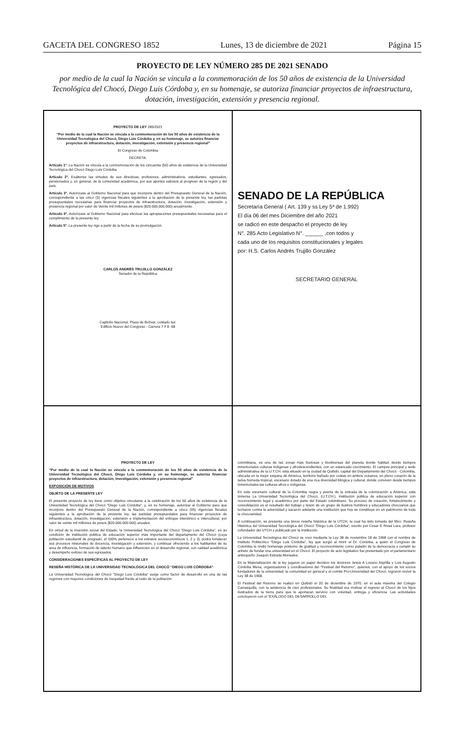GACETA DEL CONGRESO 1852 Lunes, 13 de diciembre de 2021 Página 15
PROYECTO DE LEY NÚMERO 285 DE 2021 SENADO
por medio de la cual la Nación se vincula a la conmemoración de los 50 años de existencia de la Universidad Tecnológica del Chocó, Diego Luis Córdoba y, en su homenaje, se autoriza financiar proyectos de infraestructura, dotación, investigación, extensión y presencia regional.
PROYECTO DE LEY 285/2021
“Por medio de la cual la Nación se vincula a la conmemoración de los 50 años de existencia de la Universidad Tecnológica del Chocó, Diego Luis Córdoba y, en su homenaje, se autoriza financiar proyectos de infraestructura, dotación, investigación, extensión y presencia regional”
El Congreso de Colombia
DECRETA:
Artículo 1°. La Nación se vincula a la conmemoración de los cincuenta (50) años de existencia de la Universidad Tecnológica del Chocó Diego Luis Córdoba.
Artículo 2°. Exáltense las virtudes de sus directivas, profesores, administrativos, estudiantes, egresados, pensionados y, en general, de la comunidad académica, por sus aportes valiosos al progreso de la región y del país.
Artículo 3°. Autorízase al Gobierno Nacional para que incorpore dentro del Presupuesto General de la Nación, correspondiente a las cinco (5) vigencias fiscales siguientes a la aprobación de la presente ley, las partidas presupuestales necesarias para financiar proyectos de infraestructura, dotación, investigación, extensión y presencia regional por valor de Veinte mil millones de pesos ($20.000.000.000) anualmente.
Artículo 4°. Autorízase al Gobierno Nacional para efectuar las apropiaciones presupuestales necesarias para el cumplimiento de la presente ley.
Artículo 5°. La presente ley rige a partir de la fecha de su promulgación.
CARLOS ANDRÉS TRUJILLO GONZÁLEZ
Senador de la República
Capitolio Nacional. Plaza de Bolívar, costado sur.
Edificio Nuevo del Congreso - Carrera 7 # 8 -68
SENADO DE LA REPÚBLICA
Secretaría General ( Art. 139 y ss Ley 5ª de 1.992)
El día 06 del mes Diciembre del año 2021
se radicó en este despacho el proyecto de ley
N°. 285 Acto Legislativo N°. ______ ,con todos y
cada uno de los requisitos constitucionales y legales
por: H.S. Carlos Andrés Trujillo González
SECRETARIO GENERAL
PROYECTO DE LEY
“Por medio de la cual la Nación se vincula a la conmemoración de los 50 años de existencia de la Universidad Tecnológica del Chocó, Diego Luis Córdoba y, en su homenaje, se autoriza financiar proyectos de infraestructura, dotación, investigación, extensión y presencia regional”
EXPOSICIÓN DE MOTIVOS
OBJETO DE LA PRESENTE LEY
El presente proyecto de ley tiene como objetivo vincularse a la celebración de los 50 años de existencia de la Universidad Tecnológica del Chocó “Diego Luis Córdoba”, y, en su homenaje, autorizar al Gobierno para que incorpore dentro del Presupuesto General de la Nación, correspondiente a cinco (05) vigencias fiscales siguientes a la aprobación de la presente ley, las partidas presupuestales para financiar proyectos de infraestructura, dotación, investigación, extensión e implementación del enfoque interétnico e intercultural, por valor de veinte mil millones de pesos ($20.000.000.000) anuales.
En virtud de la inversión social del Estado, la Universidad Tecnológica del Chocó “Diego Luis Córdoba”, en su condición de institución pública de educación superior más importante del departamento del Chocó (cuya población estudiantil de pregrado, el 100% pertenece a los estratos socioeconómicos 1, 2 y 3), podrá fortalecer sus procesos misionales de docencia, investigación y extensión, y continuar ofreciendo a los habitantes de su área de influencia, formación de talento humano que influencien en el desarrollo regional, con calidad académica y desempeño exitoso de sus egresados.
CONSIDERACIONES ESPECÍFICAS AL PROYECTO DE LEY
RESEÑA HISTÓRICA DE LA UNIVERSIDAD TECNOLÓGICA DEL CHOCÓ “DIEGO LUIS CÓRDOBA”
La Universidad Tecnológica del Chocó “Diego Luís Córdoba” surge como factor de desarrollo en una de las regiones con mayores condiciones de inequidad frente al resto de la población
colombiana, es una de las zonas más lluviosas y biodiversas del planeta donde habitan desde tiempos inmemoriales culturas indígenas y afrodescendientes, con un estancado crecimiento. El campus principal y sede administrativa de la U.T.CH. está situado en la ciudad de Quibdó, capital del Departamento del Chocó - Colombia, ubicada en la mejor esquina de América, territorio bañado por costas en ambos océanos, en pleno corazón de la selva húmeda tropical, escenario dotado de una rica diversidad bilógica y cultural, donde conviven desde tiempos inmemoriales las culturas afros e indígenas.
En este escenario cultural de la Colombia negra y puerta de la entrada de la colonización a América, está inmersa La Universidad Tecnológica del Chocó, (U.T.CH.), Institución pública de educación superior con reconocimiento legal y académico por parte del Estado colombiano. Su proceso de creación, fortalecimiento y consolidación es el resultado del trabajo y tesón de un grupo de ilustres hombres y educadores chocoanos que lucharon contra la adversidad y sacaron adelante una institución que hoy se constituye en un patrimonio de toda la chocoanidad.
A continuación, se presenta una breve reseña histórica de la UTCH, la cual ha sido tomada del libro: Reseña Histórica del Universidad Tecnológica del Chocó “Diego Luis Córdoba”, escrito por Cesar E Rivas Lara, profesor cofundador del UTCH y publicado por la Institución.
La Universidad Tecnológica del Chocó se creó mediante la Ley 38 de noviembre 18 de 1968 con el nombre de Instituto Politécnico “Diego Luis Córdoba”, ley que surgió al morir el Dr. Córdoba, a quién el Congreso de Colombia le rindió homenaje póstumo de gratitud y reconocimiento como paladín de la democracia y cumplir su anhelo de fundar una universidad en el Chocó. El proyecto de acto legislativo fue presentado por el parlamentario antioqueño Joaquín Estrada Monsalve.
En la Materialización de la ley jugaron un papel decisivo los doctores Jesús A Lozano Asprilla y Luis Augusto Córdoba Mena, organizadores y coordinadores del “Festival del Retorno”, quienes, con el apoyo de los socios fundadores de la universidad, la comunidad en general y el comité Pro-Universidad del Chocó, lograron revivir la Ley 38 de 1968.
El Festival del Retorno se realizó en Quibdó el 20 de diciembre de 1970, en el aula máxima del Colegio Carrasquilla, con la asistencia de cien profesionales. Su finalidad era motivar el regreso al Chocó de los hijos ilustrados de la tierra para que le aportaran servicio con voluntad, entrega y eficiencia. Las actividades concluyeron con el “EXÁLOGO DEL DESARROLLO DEL